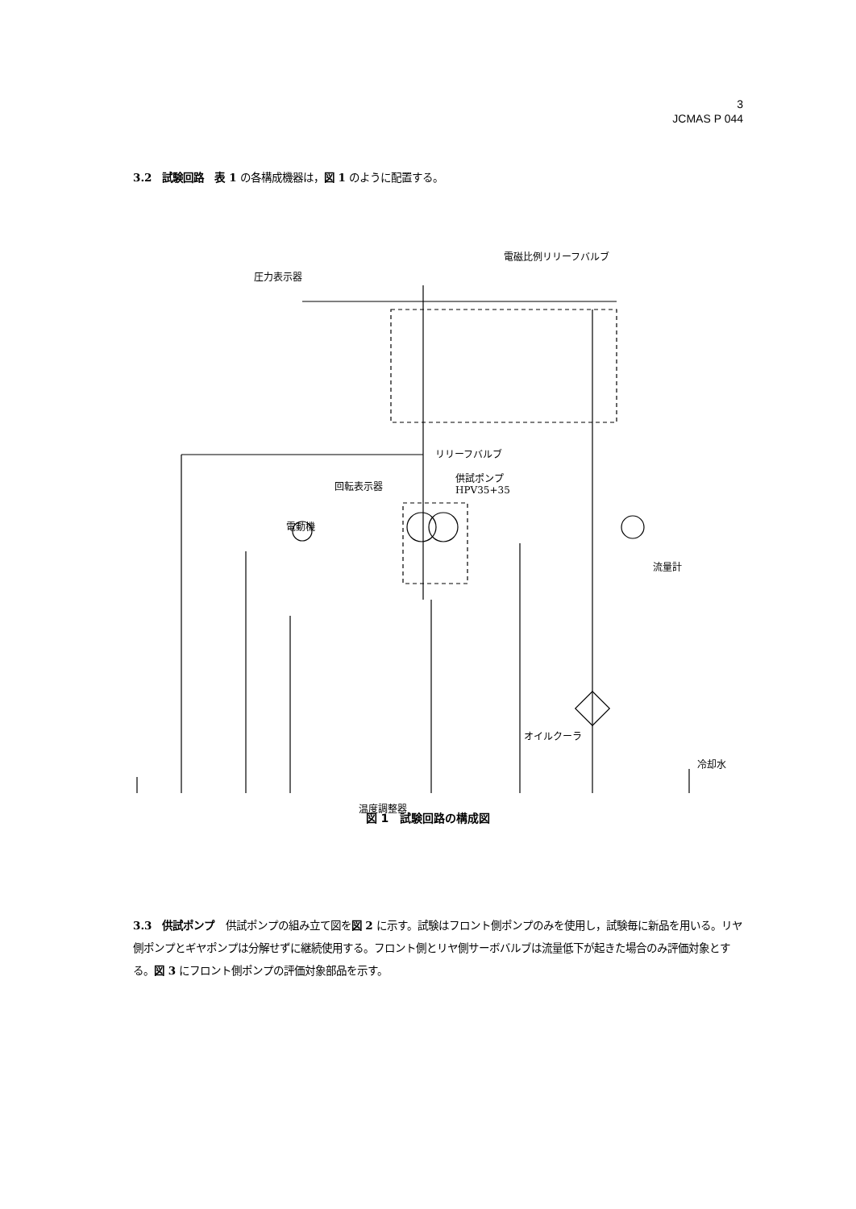3
JCMAS P 044
3.2　試験回路　表 1 の各構成機器は，図 1 のように配置する。
圧力表示器
電磁比例リリーフバルブ
リリーフバルブ
回転表示器
供試ポンプ
HPV35+35
電動機
流量計
オイルクーラ
冷却水
温度調整器
図 1　試験回路の構成図
3.3　供試ポンプ　供試ポンプの組み立て図を図 2 に示す。試験はフロント側ポンプのみを使用し，試験毎に新品を用いる。リヤ側ポンプとギヤポンプは分解せずに継続使用する。フロント側とリヤ側サーボバルブは流量低下が起きた場合のみ評価対象とする。図 3 にフロント側ポンプの評価対象部品を示す。